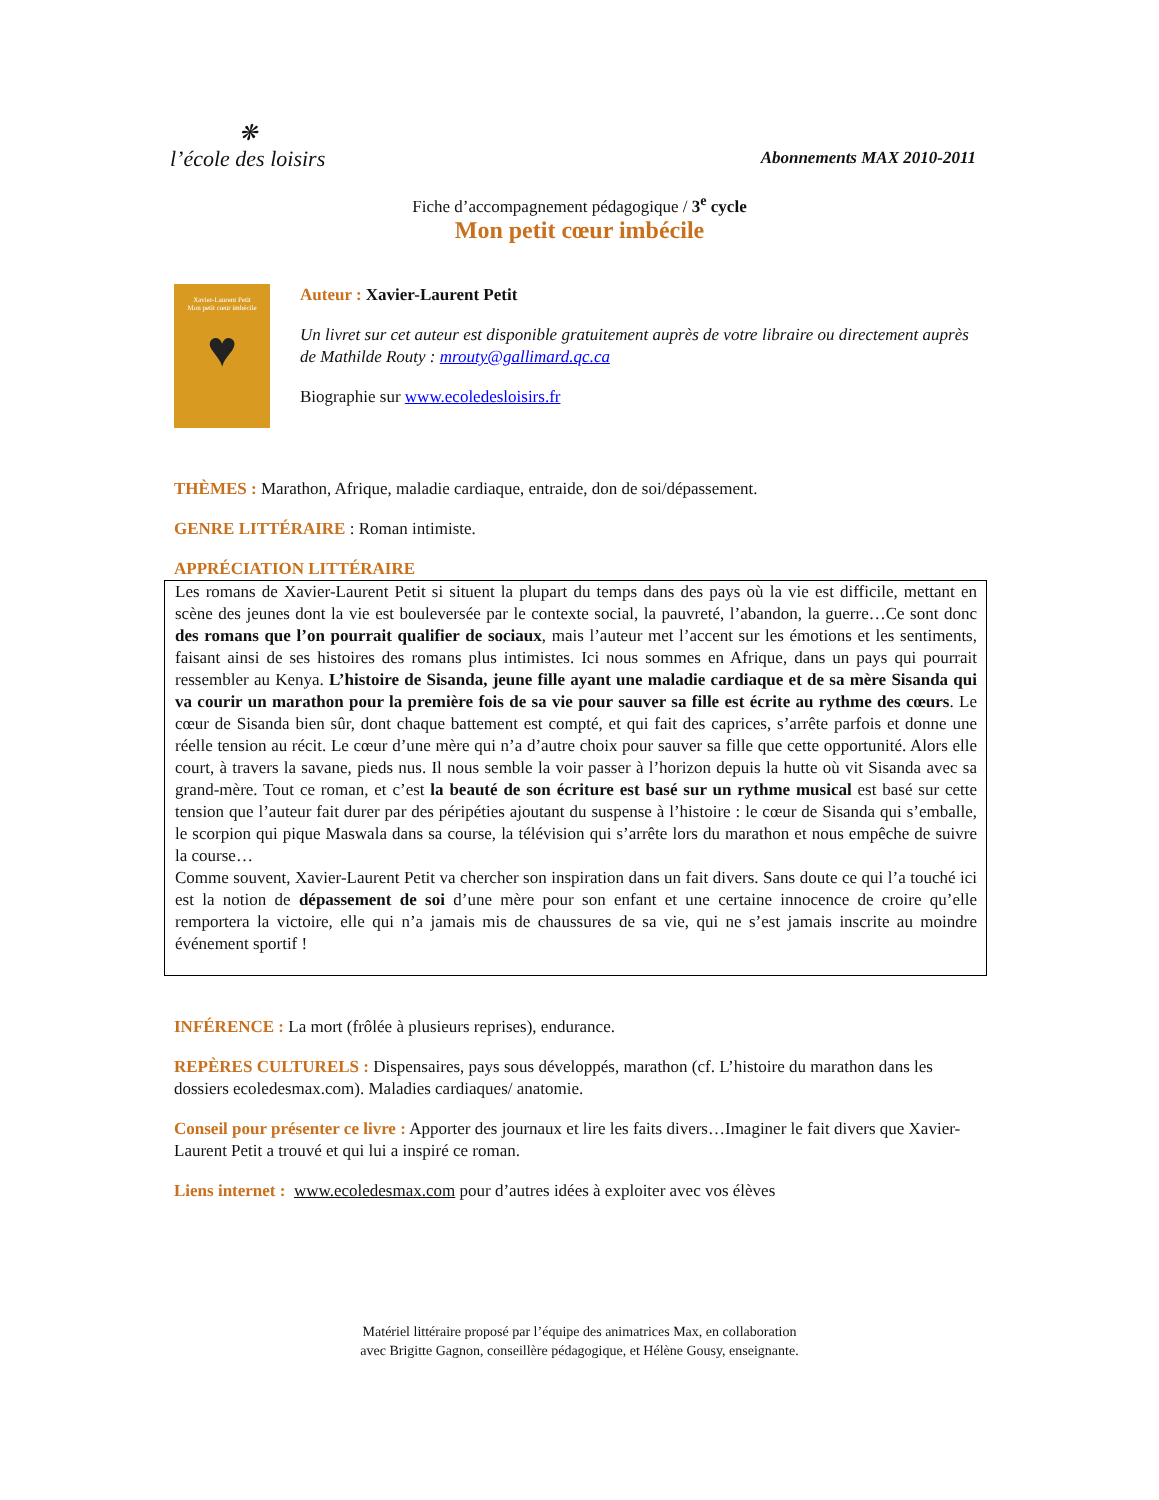❋
l’école des loisirs
Abonnements MAX 2010-2011
Fiche d’accompagnement pédagogique / 3<sup>e</sup> cycle
Mon petit cœur imbécile
Xavier-Laurent Petit
Mon petit cœur imbécile
♥
Auteur : Xavier-Laurent Petit
Un livret sur cet auteur est disponible gratuitement auprès de votre libraire ou directement auprès de Mathilde Routy : mrouty@gallimard.qc.ca
Biographie sur www.ecoledesloisirs.fr
THÈMES : Marathon, Afrique, maladie cardiaque, entraide, don de soi/dépassement.
GENRE LITTÉRAIRE : Roman intimiste.
APPRÉCIATION LITTÉRAIRE
Les romans de Xavier-Laurent Petit si situent la plupart du temps dans des pays où la vie est difficile, mettant en scène des jeunes dont la vie est bouleversée par le contexte social, la pauvreté, l’abandon, la guerre…Ce sont donc des romans que l’on pourrait qualifier de sociaux, mais l’auteur met l’accent sur les émotions et les sentiments, faisant ainsi de ses histoires des romans plus intimistes. Ici nous sommes en Afrique, dans un pays qui pourrait ressembler au Kenya. L’histoire de Sisanda, jeune fille ayant une maladie cardiaque et de sa mère Sisanda qui va courir un marathon pour la première fois de sa vie pour sauver sa fille est écrite au rythme des cœurs. Le cœur de Sisanda bien sûr, dont chaque battement est compté, et qui fait des caprices, s’arrête parfois et donne une réelle tension au récit. Le cœur d’une mère qui n’a d’autre choix pour sauver sa fille que cette opportunité. Alors elle court, à travers la savane, pieds nus. Il nous semble la voir passer à l’horizon depuis la hutte où vit Sisanda avec sa grand-mère. Tout ce roman, et c’est la beauté de son écriture est basé sur un rythme musical est basé sur cette tension que l’auteur fait durer par des péripéties ajoutant du suspense à l’histoire : le cœur de Sisanda qui s’emballe, le scorpion qui pique Maswala dans sa course, la télévision qui s’arrête lors du marathon et nous empêche de suivre la course…
Comme souvent, Xavier-Laurent Petit va chercher son inspiration dans un fait divers. Sans doute ce qui l’a touché ici est la notion de dépassement de soi d’une mère pour son enfant et une certaine innocence de croire qu’elle remportera la victoire, elle qui n’a jamais mis de chaussures de sa vie, qui ne s’est jamais inscrite au moindre événement sportif !
INFÉRENCE : La mort (frôlée à plusieurs reprises), endurance.
REPÈRES CULTURELS : Dispensaires, pays sous développés, marathon (cf. L’histoire du marathon dans les dossiers ecoledesmax.com). Maladies cardiaques/ anatomie.
Conseil pour présenter ce livre : Apporter des journaux et lire les faits divers…Imaginer le fait divers que Xavier-Laurent Petit a trouvé et qui lui a inspiré ce roman.
Liens internet : www.ecoledesmax.com pour d’autres idées à exploiter avec vos élèves
Matériel littéraire proposé par l’équipe des animatrices Max, en collaboration
avec Brigitte Gagnon, conseillère pédagogique, et Hélène Gousy, enseignante.